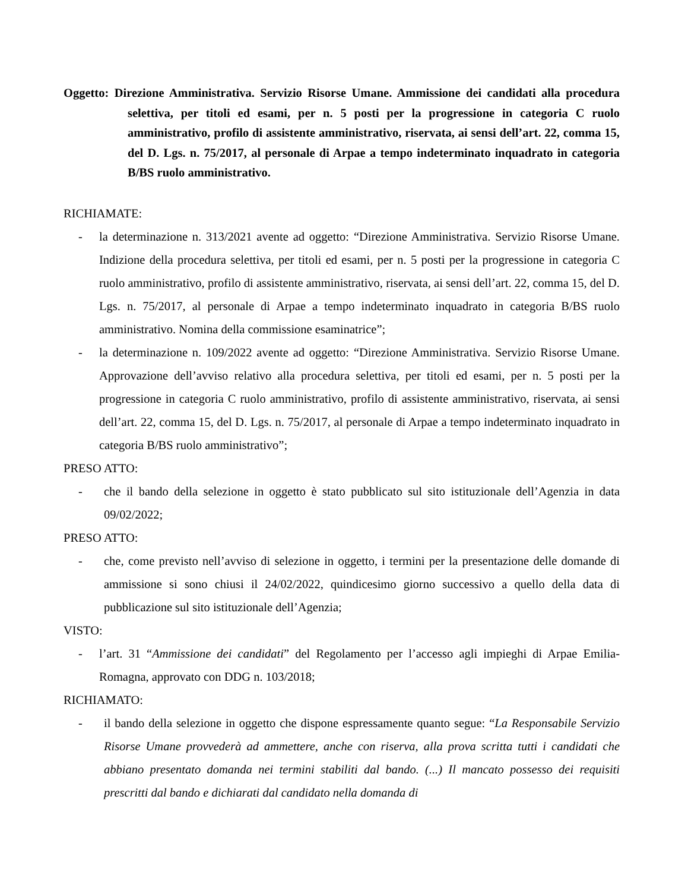Oggetto: Direzione Amministrativa. Servizio Risorse Umane. Ammissione dei candidati alla procedura selettiva, per titoli ed esami, per n. 5 posti per la progressione in categoria C ruolo amministrativo, profilo di assistente amministrativo, riservata, ai sensi dell’art. 22, comma 15, del D. Lgs. n. 75/2017, al personale di Arpae a tempo indeterminato inquadrato in categoria B/BS ruolo amministrativo.
RICHIAMATE:
- la determinazione n. 313/2021 avente ad oggetto: “Direzione Amministrativa. Servizio Risorse Umane. Indizione della procedura selettiva, per titoli ed esami, per n. 5 posti per la progressione in categoria C ruolo amministrativo, profilo di assistente amministrativo, riservata, ai sensi dell’art. 22, comma 15, del D. Lgs. n. 75/2017, al personale di Arpae a tempo indeterminato inquadrato in categoria B/BS ruolo amministrativo. Nomina della commissione esaminatrice”;
- la determinazione n. 109/2022 avente ad oggetto: “Direzione Amministrativa. Servizio Risorse Umane. Approvazione dell’avviso relativo alla procedura selettiva, per titoli ed esami, per n. 5 posti per la progressione in categoria C ruolo amministrativo, profilo di assistente amministrativo, riservata, ai sensi dell’art. 22, comma 15, del D. Lgs. n. 75/2017, al personale di Arpae a tempo indeterminato inquadrato in categoria B/BS ruolo amministrativo”;
PRESO ATTO:
- che il bando della selezione in oggetto è stato pubblicato sul sito istituzionale dell’Agenzia in data 09/02/2022;
PRESO ATTO:
- che, come previsto nell’avviso di selezione in oggetto, i termini per la presentazione delle domande di ammissione si sono chiusi il 24/02/2022, quindicesimo giorno successivo a quello della data di pubblicazione sul sito istituzionale dell’Agenzia;
VISTO:
- l’art. 31 “Ammissione dei candidati” del Regolamento per l’accesso agli impieghi di Arpae Emilia-Romagna, approvato con DDG n. 103/2018;
RICHIAMATO:
- il bando della selezione in oggetto che dispone espressamente quanto segue: “La Responsabile Servizio Risorse Umane provvederà ad ammettere, anche con riserva, alla prova scritta tutti i candidati che abbiano presentato domanda nei termini stabiliti dal bando. (...) Il mancato possesso dei requisiti prescritti dal bando e dichiarati dal candidato nella domanda di